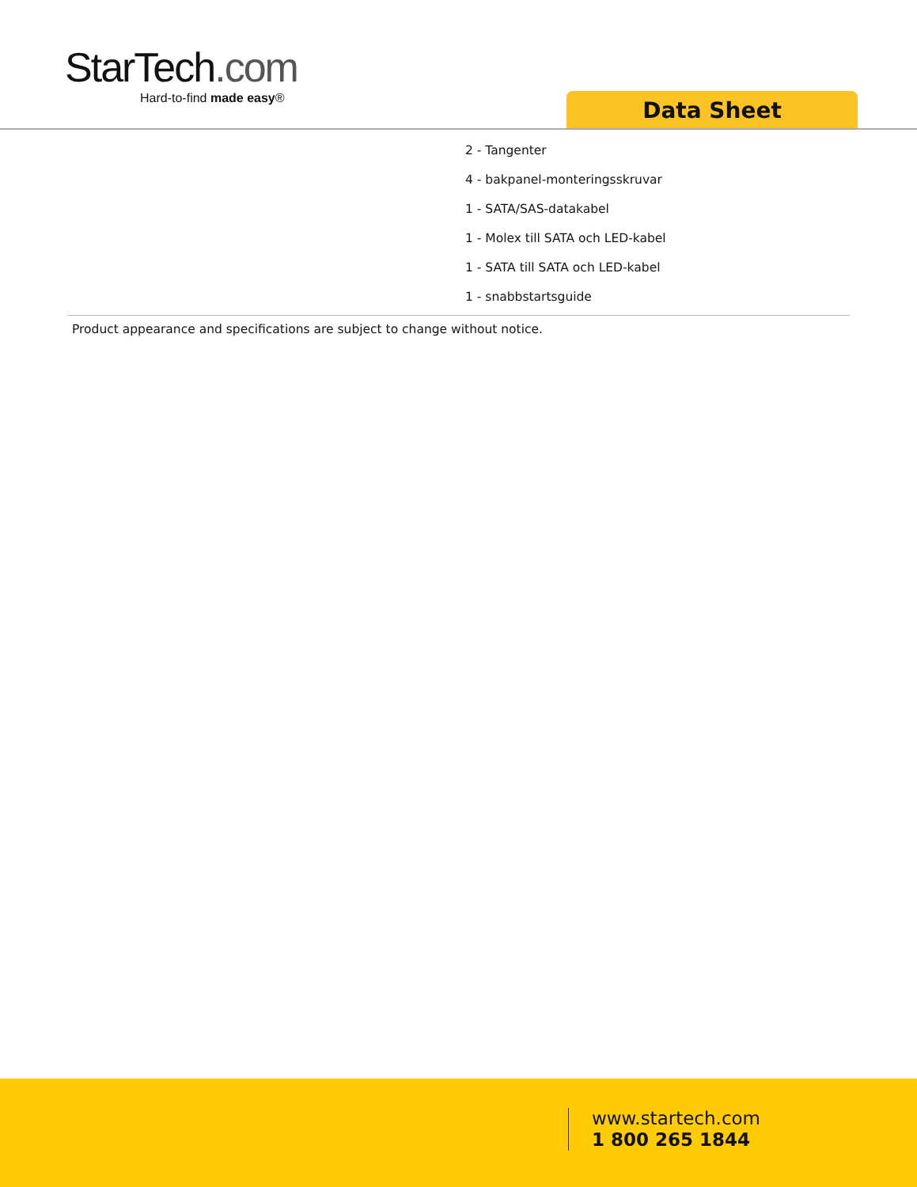StarTech.com
Hard-to-find made easy®
Data Sheet
2 - Tangenter
4 - bakpanel-monteringsskruvar
1 - SATA/SAS-datakabel
1 - Molex till SATA och LED-kabel
1 - SATA till SATA och LED-kabel
1 - snabbstartsguide
Product appearance and specifications are subject to change without notice.
www.startech.com
1 800 265 1844